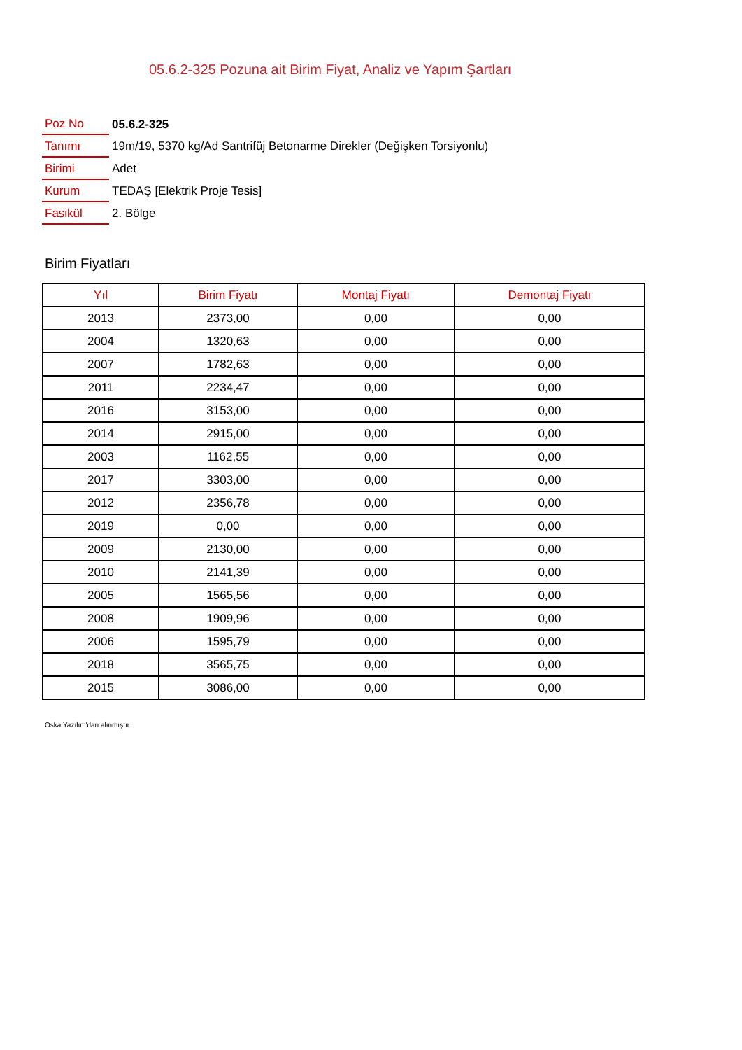05.6.2-325 Pozuna ait Birim Fiyat, Analiz ve Yapım Şartları
| Poz No | 05.6.2-325 |
| Tanımı | 19m/19, 5370 kg/Ad Santrifüj Betonarme Direkler (Değişken Torsiyonlu) |
| Birimi | Adet |
| Kurum | TEDAŞ [Elektrik Proje Tesis] |
| Fasikül | 2. Bölge |
Birim Fiyatları
| Yıl | Birim Fiyatı | Montaj Fiyatı | Demontaj Fiyatı |
| --- | --- | --- | --- |
| 2013 | 2373,00 | 0,00 | 0,00 |
| 2004 | 1320,63 | 0,00 | 0,00 |
| 2007 | 1782,63 | 0,00 | 0,00 |
| 2011 | 2234,47 | 0,00 | 0,00 |
| 2016 | 3153,00 | 0,00 | 0,00 |
| 2014 | 2915,00 | 0,00 | 0,00 |
| 2003 | 1162,55 | 0,00 | 0,00 |
| 2017 | 3303,00 | 0,00 | 0,00 |
| 2012 | 2356,78 | 0,00 | 0,00 |
| 2019 | 0,00 | 0,00 | 0,00 |
| 2009 | 2130,00 | 0,00 | 0,00 |
| 2010 | 2141,39 | 0,00 | 0,00 |
| 2005 | 1565,56 | 0,00 | 0,00 |
| 2008 | 1909,96 | 0,00 | 0,00 |
| 2006 | 1595,79 | 0,00 | 0,00 |
| 2018 | 3565,75 | 0,00 | 0,00 |
| 2015 | 3086,00 | 0,00 | 0,00 |
Oska Yazılım'dan alınmıştır.